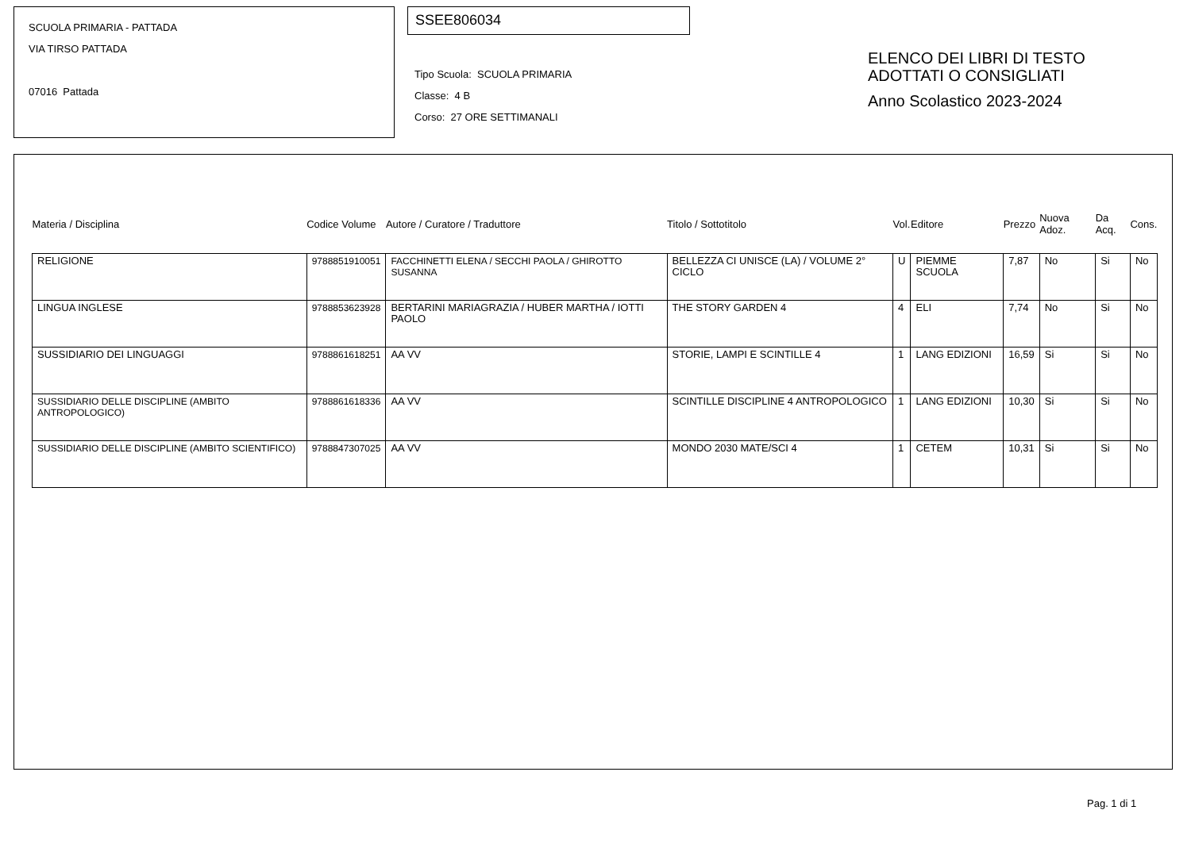SCUOLA PRIMARIA - PATTADA
VIA TIRSO PATTADA
07016 Pattada
SSEE806034
Tipo Scuola: SCUOLA PRIMARIA
Classe: 4 B
Corso: 27 ORE SETTIMANALI
ELENCO DEI LIBRI DI TESTO
ADOTTATI O CONSIGLIATI
Anno Scolastico 2023-2024
| Materia / Disciplina | Codice Volume | Autore / Curatore / Traduttore | Titolo / Sottotitolo | Vol. | Editore | Prezzo | Nuova Adoz. | Da Acq. | Cons. |
| --- | --- | --- | --- | --- | --- | --- | --- | --- | --- |
| RELIGIONE | 9788851910051 | FACCHINETTI ELENA / SECCHI PAOLA / GHIROTTO SUSANNA | BELLEZZA CI UNISCE (LA) / VOLUME 2° CICLO | U | PIEMME SCUOLA | 7,87 | No | Si | No |
| LINGUA INGLESE | 9788853623928 | BERTARINI MARIAGRAZIA / HUBER MARTHA / IOTTI PAOLO | THE STORY GARDEN 4 | 4 | ELI | 7,74 | No | Si | No |
| SUSSIDIARIO DEI LINGUAGGI | 9788861618251 | AA VV | STORIE, LAMPI E SCINTILLE 4 | 1 | LANG EDIZIONI | 16,59 | Si | Si | No |
| SUSSIDIARIO DELLE DISCIPLINE (AMBITO ANTROPOLOGICO) | 9788861618336 | AA VV | SCINTILLE DISCIPLINE 4 ANTROPOLOGICO | 1 | LANG EDIZIONI | 10,30 | Si | Si | No |
| SUSSIDIARIO DELLE DISCIPLINE (AMBITO SCIENTIFICO) | 9788847307025 | AA VV | MONDO 2030 MATE/SCI 4 | 1 | CETEM | 10,31 | Si | Si | No |
Pag. 1 di 1